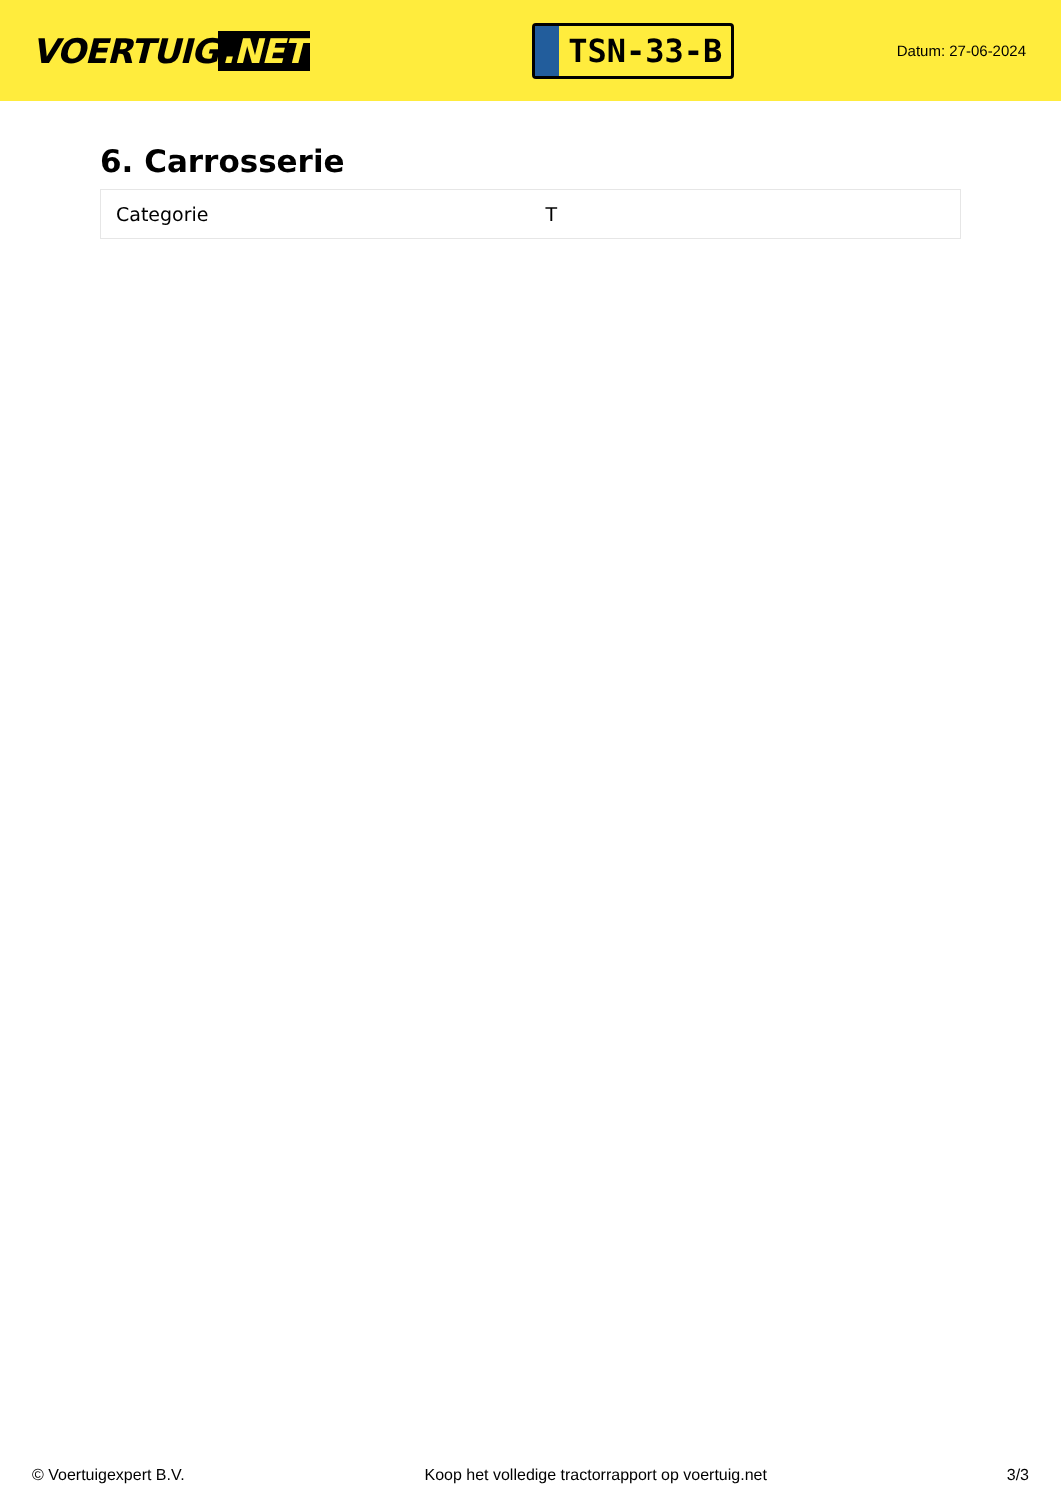VOERTUIG.NET
TSN-33-B
Datum: 27-06-2024
6. Carrosserie
| Categorie | T |
© Voertuigexpert B.V. Koop het volledige tractorrapport op voertuig.net 3/3